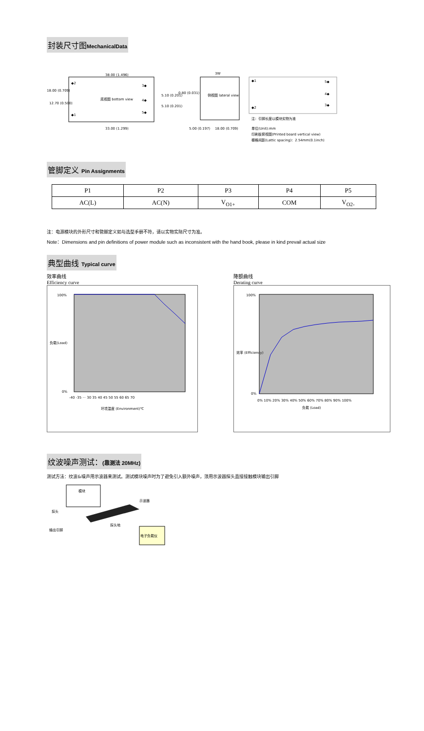封装尺寸图MechanicalData
38.00 (1.496)
◆2
3◆
底视图 bottom view
4◆
5◆
◆1
18.00 (0.709)
12.70 (0.500)
33.00 (1.299)
5.10 (0.201)
5.10 (0.201)
3W
0.80 (0.031)
侧视图 lateral view
5.00 (0.197)
18.00 (0.709)
◆1
5◆
4◆
3◆
◆2
注：引脚长度以模块实物为准
单位(Unit):mm
印刷板俯视图(Printed board vertical view)
栅格间距(Lattic spacing)：2.54mm(0.1inch)
管脚定义 Pin Assignments
| P1 | P2 | P3 | P4 | P5 |
| AC(L) | AC(N) | V<sub>O1+</sub> | COM | V<sub>O2-</sub> |
注：电源模块的外形尺寸和管脚定义如与选型手册不符，请以实物实际尺寸为准。
Note：Dimensions and pin definitions of power module such as inconsistent with the hand book, please in kind prevail actual size
典型曲线 Typical curve
效率曲线
Efficiency curve
100%
0%
-40 -35 ··· 30 35 40 45 50 55 60 65 70
环境温度 (Environment)℃
负载(Load)
降额曲线
Derating curve
100%
0%
0% 10% 20% 30% 40% 50% 60% 70% 80% 90% 100%
负载 (Load)
效率 (Efficiency)
纹波噪声测试：(靠测法 20MHz)
测试方法：纹波&噪声用示波器来测试。测试模块噪声时为了避免引入额外噪声，须用示波器探头直接接触模块输出引脚
模块
示波器
探头
探头地
输出引脚
电子负载仪